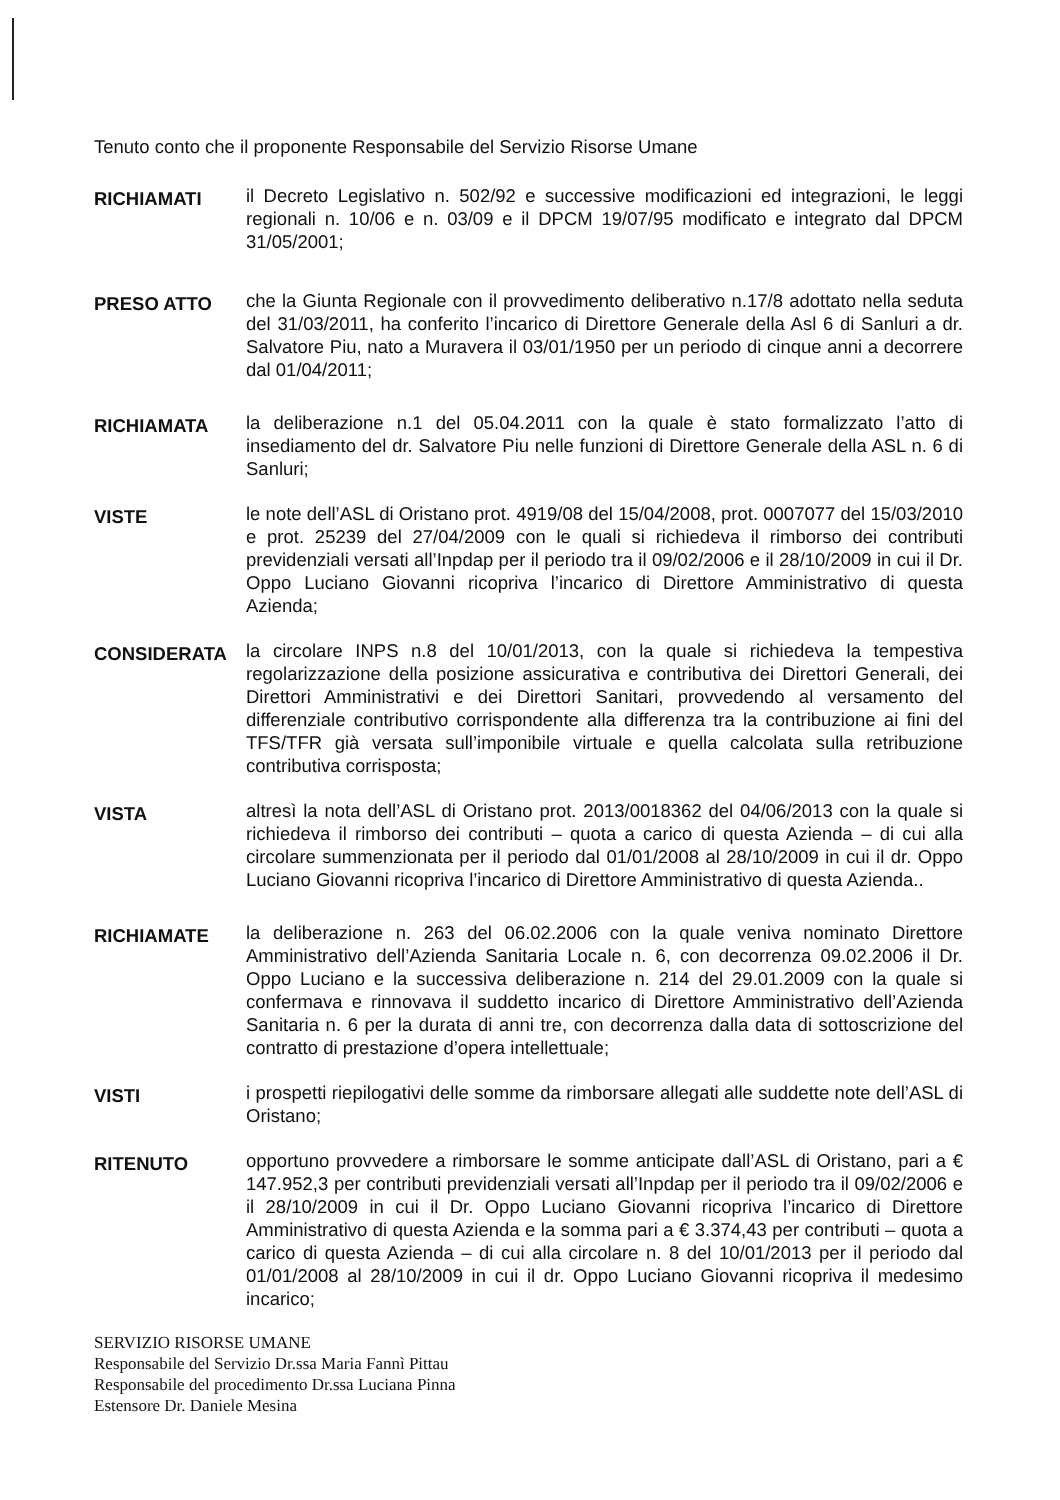Tenuto conto che il proponente Responsabile del Servizio Risorse Umane
RICHIAMATI
il Decreto Legislativo n. 502/92 e successive modificazioni ed integrazioni, le leggi regionali n. 10/06 e n. 03/09 e il DPCM 19/07/95 modificato e integrato dal DPCM 31/05/2001;
PRESO ATTO
che la Giunta Regionale con il provvedimento deliberativo n.17/8 adottato nella seduta del 31/03/2011, ha conferito l’incarico di Direttore Generale della Asl 6 di Sanluri a dr. Salvatore Piu, nato a Muravera il 03/01/1950 per un periodo di cinque anni a decorrere dal 01/04/2011;
RICHIAMATA
la deliberazione n.1 del 05.04.2011 con la quale è stato formalizzato l’atto di insediamento del dr. Salvatore Piu nelle funzioni di Direttore Generale della ASL n. 6 di Sanluri;
VISTE
le note dell’ASL di Oristano prot. 4919/08 del 15/04/2008, prot. 0007077 del 15/03/2010 e prot. 25239 del 27/04/2009 con le quali si richiedeva il rimborso dei contributi previdenziali versati all’Inpdap per il periodo tra il 09/02/2006 e il 28/10/2009 in cui il Dr. Oppo Luciano Giovanni ricopriva l’incarico di Direttore Amministrativo di questa Azienda;
CONSIDERATA
la circolare INPS n.8 del 10/01/2013, con la quale si richiedeva la tempestiva regolarizzazione della posizione assicurativa e contributiva dei Direttori Generali, dei Direttori Amministrativi e dei Direttori Sanitari, provvedendo al versamento del differenziale contributivo corrispondente alla differenza tra la contribuzione ai fini del TFS/TFR già versata sull’imponibile virtuale e quella calcolata sulla retribuzione contributiva corrisposta;
VISTA
altresì la nota dell’ASL di Oristano prot. 2013/0018362 del 04/06/2013 con la quale si richiedeva il rimborso dei contributi – quota a carico di questa Azienda – di cui alla circolare summenzionata per il periodo dal 01/01/2008 al 28/10/2009 in cui il dr. Oppo Luciano Giovanni ricopriva l’incarico di Direttore Amministrativo di questa Azienda..
RICHIAMATE
la deliberazione n. 263 del 06.02.2006 con la quale veniva nominato Direttore Amministrativo dell’Azienda Sanitaria Locale n. 6, con decorrenza 09.02.2006 il Dr. Oppo Luciano e la successiva deliberazione n. 214 del 29.01.2009 con la quale si confermava e rinnovava il suddetto incarico di Direttore Amministrativo dell’Azienda Sanitaria n. 6 per la durata di anni tre, con decorrenza dalla data di sottoscrizione del contratto di prestazione d’opera intellettuale;
VISTI
i prospetti riepilogativi delle somme da rimborsare allegati alle suddette note dell’ASL di Oristano;
RITENUTO
opportuno provvedere a rimborsare le somme anticipate dall’ASL di Oristano, pari a € 147.952,3 per contributi previdenziali versati all’Inpdap per il periodo tra il 09/02/2006 e il 28/10/2009 in cui il Dr. Oppo Luciano Giovanni ricopriva l’incarico di Direttore Amministrativo di questa Azienda e la somma pari a € 3.374,43 per contributi – quota a carico di questa Azienda – di cui alla circolare n. 8 del 10/01/2013 per il periodo dal 01/01/2008 al 28/10/2009 in cui il dr. Oppo Luciano Giovanni ricopriva il medesimo incarico;
SERVIZIO RISORSE UMANE
Responsabile del Servizio Dr.ssa Maria Fannì Pittau
Responsabile del procedimento Dr.ssa Luciana Pinna
Estensore Dr. Daniele Mesina